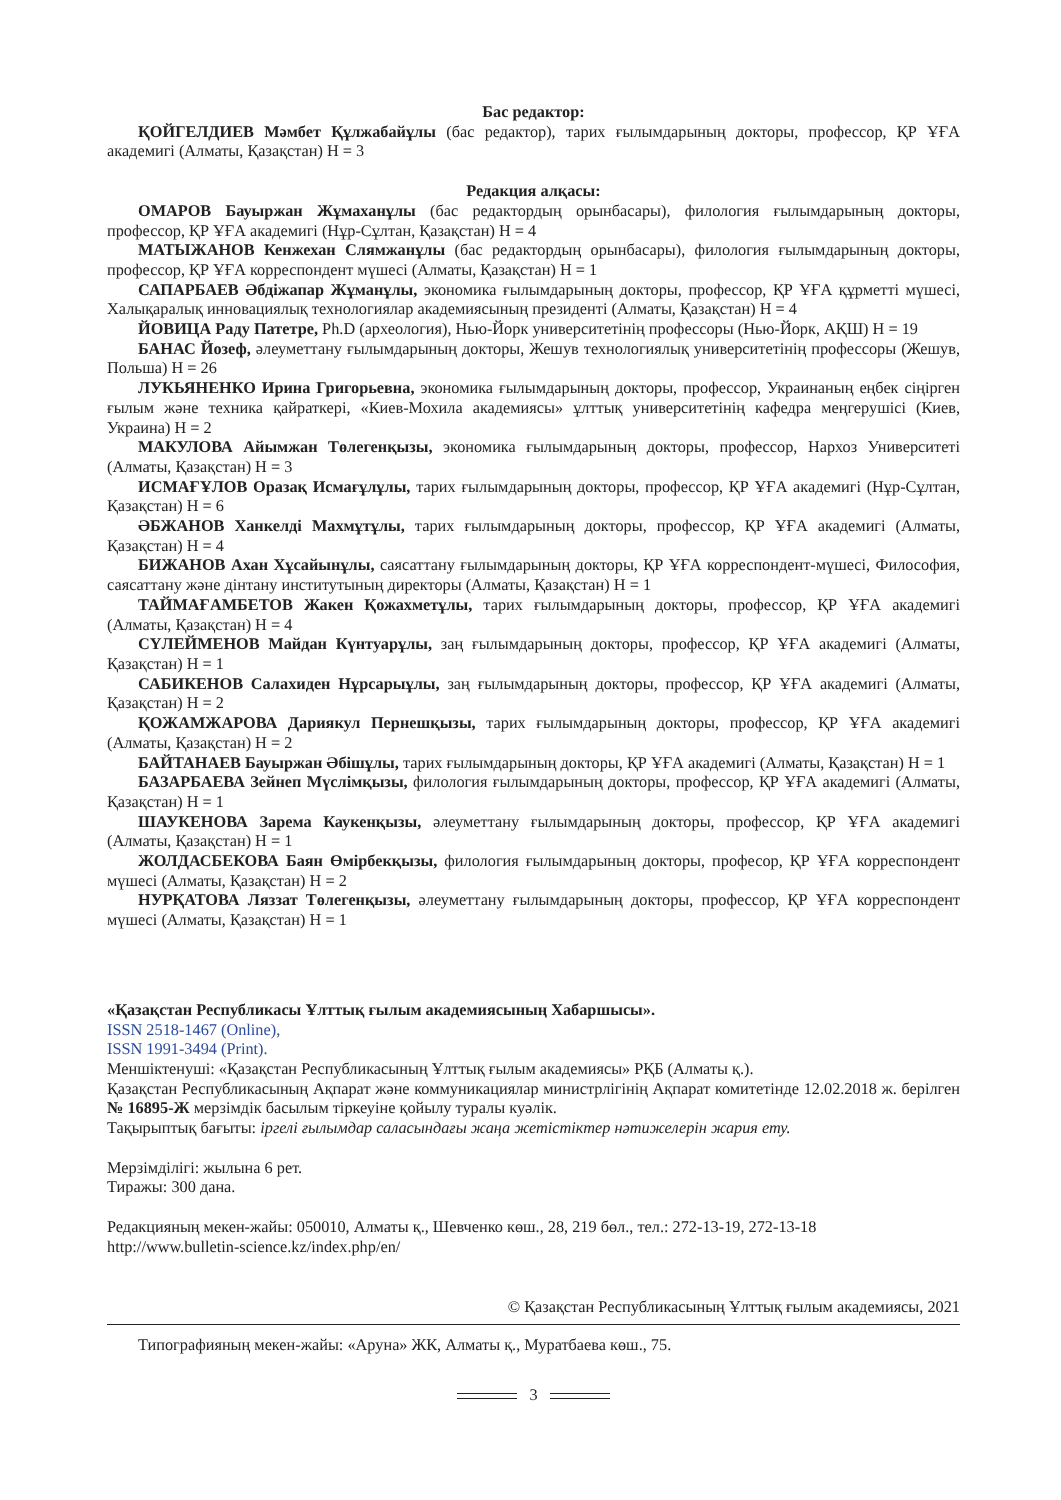Бас редактор:
ҚОЙГЕЛДИЕВ Мәмбет Құлжабайұлы (бас редактор), тарих ғылымдарының докторы, профессор, ҚР ҰҒА академигі (Алматы, Қазақстан) Н = 3
Редакция алқасы:
ОМАРОВ Бауыржан Жұмаханұлы (бас редактордың орынбасары), филология ғылымдарының докторы, профессор, ҚР ҰҒА академигі (Нұр-Сұлтан, Қазақстан) Н = 4
МАТЫЖАНОВ Кенжехан Слямжанұлы (бас редактордың орынбасары), филология ғылымдарының докторы, профессор, ҚР ҰҒА корреспондент мүшесі (Алматы, Қазақстан) Н = 1
САПАРБАЕВ Әбдіжапар Жұманұлы, экономика ғылымдарының докторы, профессор, ҚР ҰҒА құрметті мүшесі, Халықаралық инновациялық технологиялар академиясының президенті (Алматы, Қазақстан) Н = 4
ЙОВИЦА Раду Патетре, Ph.D (археология), Нью-Йорк университетінің профессоры (Нью-Йорк, АҚШ) Н = 19
БАНАС Йозеф, әлеуметтану ғылымдарының докторы, Жешув технологиялық университетінің профессоры (Жешув, Польша) Н = 26
ЛУКЬЯНЕНКО Ирина Григорьевна, экономика ғылымдарының докторы, профессор, Украинаның еңбек сіңірген ғылым және техника қайраткері, «Киев-Мохила академиясы» ұлттық университетінің кафедра меңгерушісі (Киев, Украина) Н = 2
МАКУЛОВА Айымжан Төлегенқызы, экономика ғылымдарының докторы, профессор, Нархоз Университеті (Алматы, Қазақстан) Н = 3
ИСМАҒҰЛОВ Оразақ Исмағұлұлы, тарих ғылымдарының докторы, профессор, ҚР ҰҒА академигі (Нұр-Сұлтан, Қазақстан) Н = 6
ӘБЖАНОВ Ханкелді Махмұтұлы, тарих ғылымдарының докторы, профессор, ҚР ҰҒА академигі (Алматы, Қазақстан) Н = 4
БИЖАНОВ Ахан Хұсайынұлы, саясаттану ғылымдарының докторы, ҚР ҰҒА корреспондент-мүшесі, Философия, саясаттану және дінтану институтының директоры (Алматы, Қазақстан) Н = 1
ТАЙМАҒАМБЕТОВ Жакен Қожахметұлы, тарих ғылымдарының докторы, профессор, ҚР ҰҒА академигі (Алматы, Қазақстан) Н = 4
СҮЛЕЙМЕНОВ Майдан Күнтуарұлы, заң ғылымдарының докторы, профессор, ҚР ҰҒА академигі (Алматы, Қазақстан) Н = 1
САБИКЕНОВ Салахиден Нұрсарыұлы, заң ғылымдарының докторы, профессор, ҚР ҰҒА академигі (Алматы, Қазақстан) Н = 2
ҚОЖАМЖАРОВА Дариякул Пернешқызы, тарих ғылымдарының докторы, профессор, ҚР ҰҒА академигі (Алматы, Қазақстан) Н = 2
БАЙТАНАЕВ Бауыржан Әбішұлы, тарих ғылымдарының докторы, ҚР ҰҒА академигі (Алматы, Қазақстан) Н = 1
БАЗАРБАЕВА Зейнеп Мүслімқызы, филология ғылымдарының докторы, профессор, ҚР ҰҒА академигі (Алматы, Қазақстан) Н = 1
ШАУКЕНОВА Зарема Каукенқызы, әлеуметтану ғылымдарының докторы, профессор, ҚР ҰҒА академигі (Алматы, Қазақстан) Н = 1
ЖОЛДАСБЕКОВА Баян Өмірбекқызы, филология ғылымдарының докторы, професор, ҚР ҰҒА корреспондент мүшесі (Алматы, Қазақстан) Н = 2
НУРҚАТОВА Ляззат Төлегенқызы, әлеуметтану ғылымдарының докторы, профессор, ҚР ҰҒА корреспондент мүшесі (Алматы, Қазақстан) Н = 1
«Қазақстан Республикасы Ұлттық ғылым академиясының Хабаршысы».
ISSN 2518-1467 (Online),
ISSN 1991-3494 (Print).
Меншіктенуші: «Қазақстан Республикасының Ұлттық ғылым академиясы» РҚБ (Алматы қ.).
Қазақстан Республикасының Ақпарат және коммуникациялар министрлігінің Ақпарат комитетінде 12.02.2018 ж. берілген № 16895-Ж мерзімдік басылым тіркеуіне қойылу туралы куәлік.
Тақырыптық бағыты: іргелі ғылымдар саласындағы жаңа жетістіктер нәтижелерін жария ету.
Мерзімділігі: жылына 6 рет.
Тиражы: 300 дана.
Редакцияның мекен-жайы: 050010, Алматы қ., Шевченко көш., 28, 219 бөл., тел.: 272-13-19, 272-13-18
http://www.bulletin-science.kz/index.php/en/
© Қазақстан Республикасының Ұлттық ғылым академиясы, 2021
Типографияның мекен-жайы: «Аруна» ЖК, Алматы қ., Муратбаева көш., 75.
3